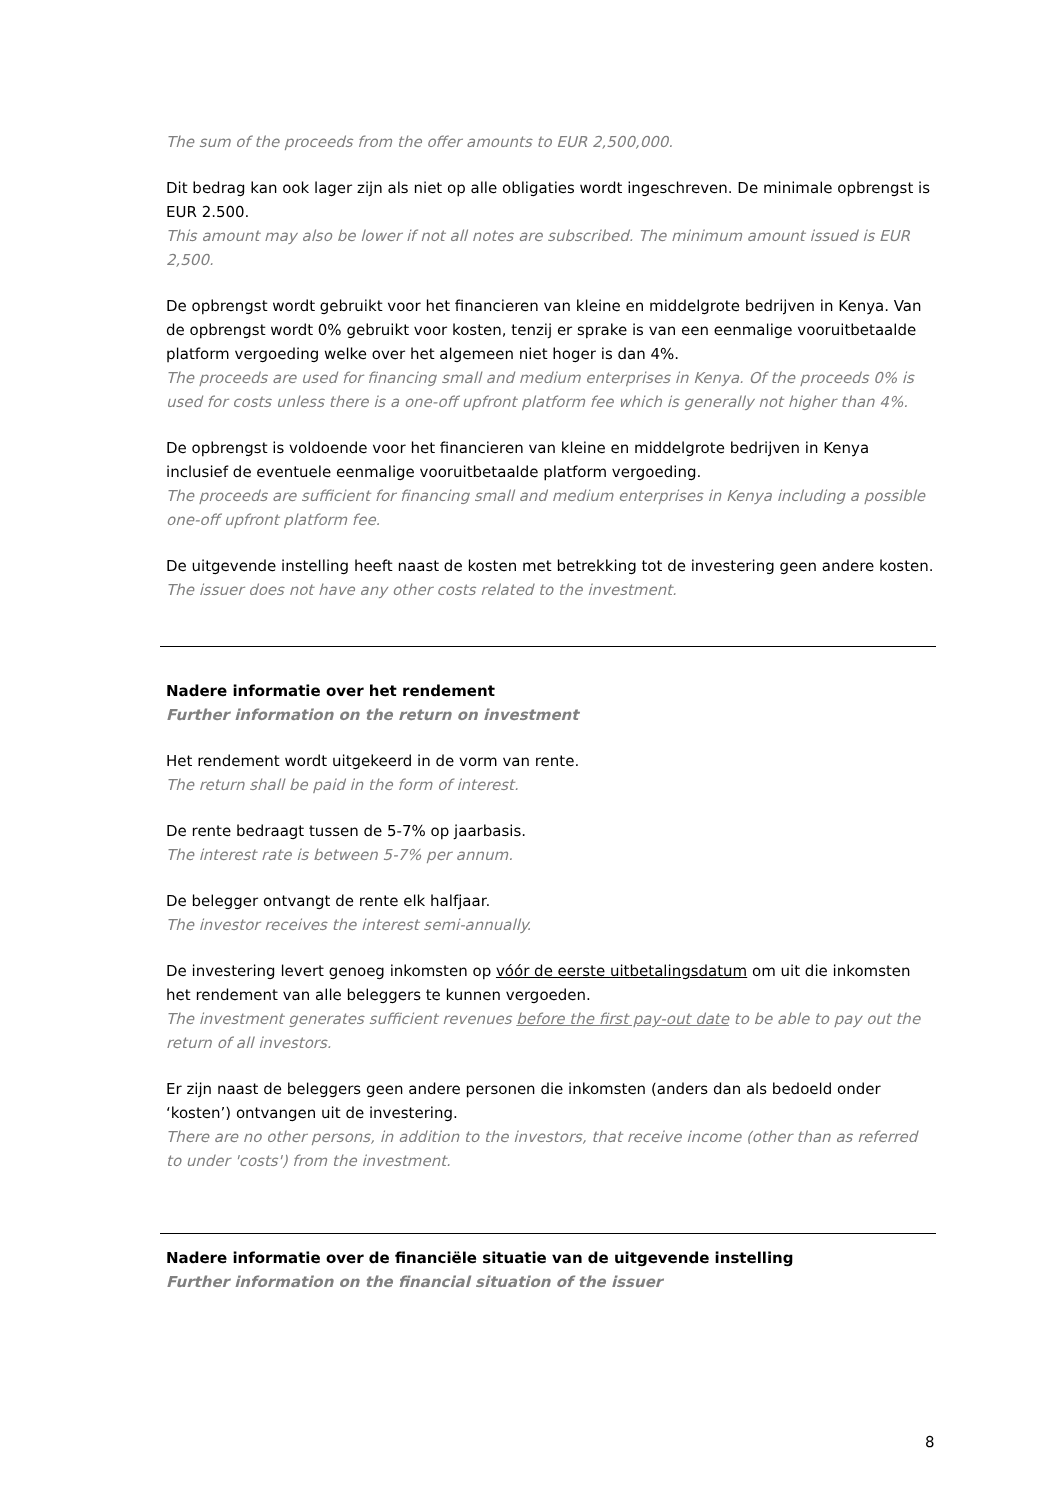The sum of the proceeds from the offer amounts to EUR 2,500,000.
Dit bedrag kan ook lager zijn als niet op alle obligaties wordt ingeschreven. De minimale opbrengst is EUR 2.500.
This amount may also be lower if not all notes are subscribed. The minimum amount issued is EUR 2,500.
De opbrengst wordt gebruikt voor het financieren van kleine en middelgrote bedrijven in Kenya. Van de opbrengst wordt 0% gebruikt voor kosten, tenzij er sprake is van een eenmalige vooruitbetaalde platform vergoeding welke over het algemeen niet hoger is dan 4%.
The proceeds are used for financing small and medium enterprises in Kenya. Of the proceeds 0% is used for costs unless there is a one-off upfront platform fee which is generally not higher than 4%.
De opbrengst is voldoende voor het financieren van kleine en middelgrote bedrijven in Kenya inclusief de eventuele eenmalige vooruitbetaalde platform vergoeding.
The proceeds are sufficient for financing small and medium enterprises in Kenya including a possible one-off upfront platform fee.
De uitgevende instelling heeft naast de kosten met betrekking tot de investering geen andere kosten.
The issuer does not have any other costs related to the investment.
Nadere informatie over het rendement
Further information on the return on investment
Het rendement wordt uitgekeerd in de vorm van rente.
The return shall be paid in the form of interest.
De rente bedraagt tussen de 5-7% op jaarbasis.
The interest rate is between 5-7% per annum.
De belegger ontvangt de rente elk halfjaar.
The investor receives the interest semi-annually.
De investering levert genoeg inkomsten op vóór de eerste uitbetalingsdatum om uit die inkomsten het rendement van alle beleggers te kunnen vergoeden.
The investment generates sufficient revenues before the first pay-out date to be able to pay out the return of all investors.
Er zijn naast de beleggers geen andere personen die inkomsten (anders dan als bedoeld onder ‘kosten’) ontvangen uit de investering.
There are no other persons, in addition to the investors, that receive income (other than as referred to under 'costs') from the investment.
Nadere informatie over de financiële situatie van de uitgevende instelling
Further information on the financial situation of the issuer
8